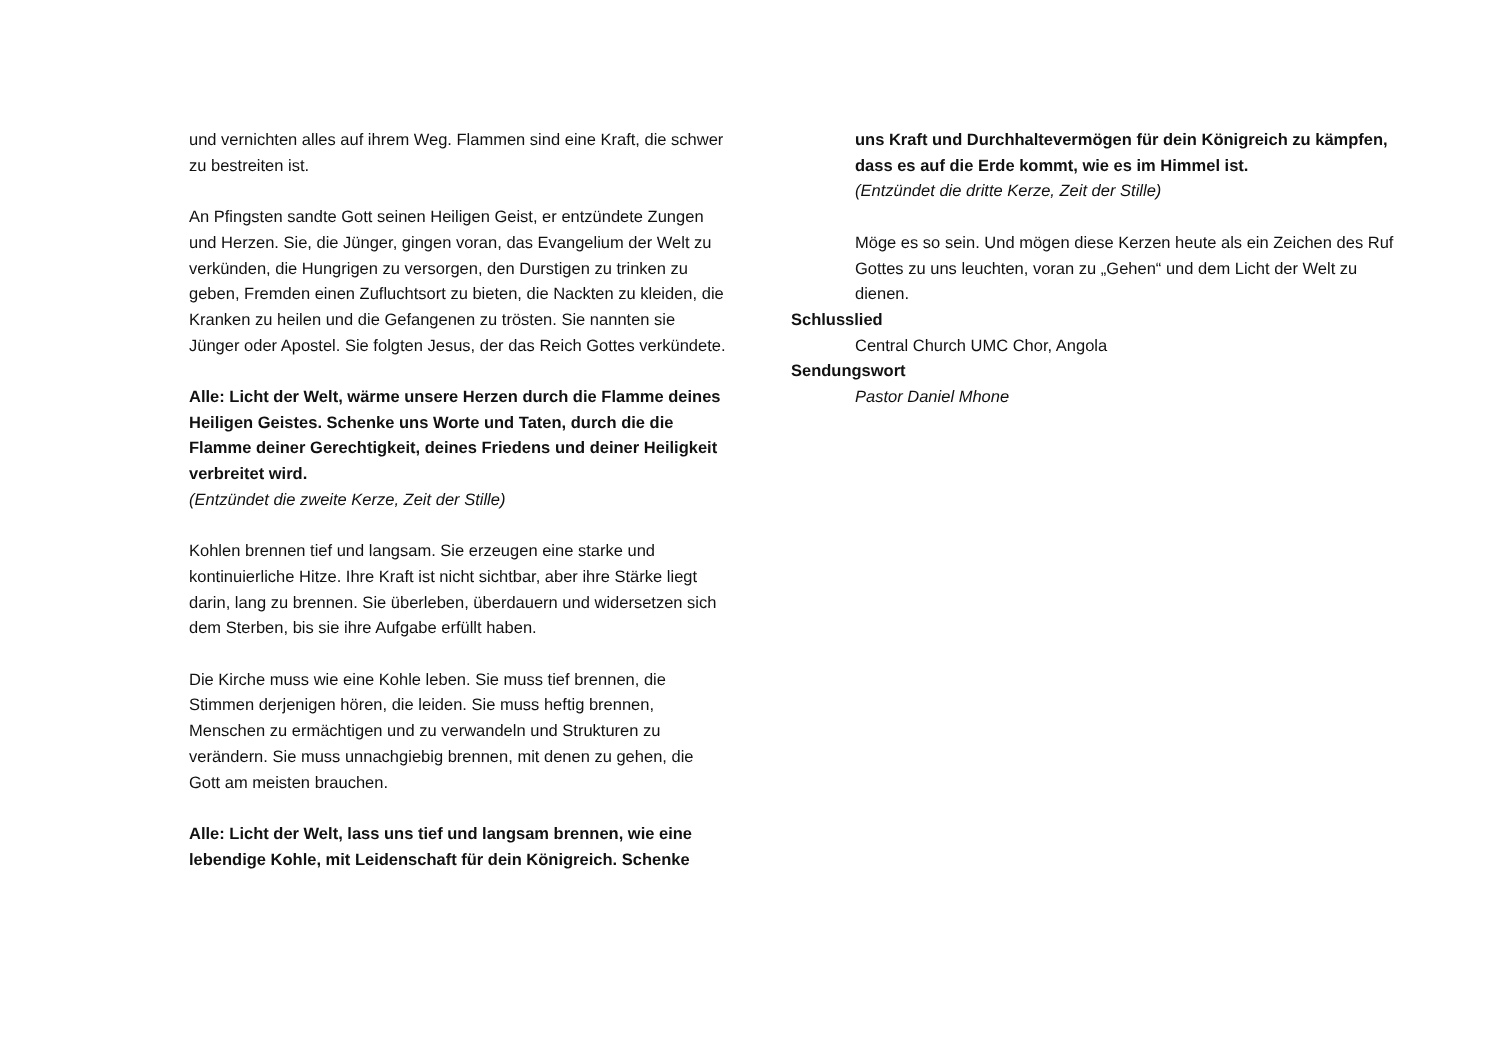und vernichten alles auf ihrem Weg. Flammen sind eine Kraft, die schwer zu bestreiten ist.
An Pfingsten sandte Gott seinen Heiligen Geist, er entzündete Zungen und Herzen. Sie, die Jünger, gingen voran, das Evangelium der Welt zu verkünden, die Hungrigen zu versorgen, den Durstigen zu trinken zu geben, Fremden einen Zufluchtsort zu bieten, die Nackten zu kleiden, die Kranken zu heilen und die Gefangenen zu trösten. Sie nannten sie Jünger oder Apostel. Sie folgten Jesus, der das Reich Gottes verkündete.
Alle: Licht der Welt, wärme unsere Herzen durch die Flamme deines Heiligen Geistes. Schenke uns Worte und Taten, durch die die Flamme deiner Gerechtigkeit, deines Friedens und deiner Heiligkeit verbreitet wird.
(Entzündet die zweite Kerze, Zeit der Stille)
Kohlen brennen tief und langsam. Sie erzeugen eine starke und kontinuierliche Hitze. Ihre Kraft ist nicht sichtbar, aber ihre Stärke liegt darin, lang zu brennen. Sie überleben, überdauern und widersetzen sich dem Sterben, bis sie ihre Aufgabe erfüllt haben.
Die Kirche muss wie eine Kohle leben. Sie muss tief brennen, die Stimmen derjenigen hören, die leiden. Sie muss heftig brennen, Menschen zu ermächtigen und zu verwandeln und Strukturen zu verändern. Sie muss unnachgiebig brennen, mit denen zu gehen, die Gott am meisten brauchen.
Alle: Licht der Welt, lass uns tief und langsam brennen, wie eine lebendige Kohle, mit Leidenschaft für dein Königreich. Schenke
uns Kraft und Durchhaltevermögen für dein Königreich zu kämpfen, dass es auf die Erde kommt, wie es im Himmel ist.
(Entzündet die dritte Kerze, Zeit der Stille)
Möge es so sein. Und mögen diese Kerzen heute als ein Zeichen des Ruf Gottes zu uns leuchten, voran zu „Gehen“ und dem Licht der Welt zu dienen.
Schlusslied
Central Church UMC Chor, Angola
Sendungswort
Pastor Daniel Mhone